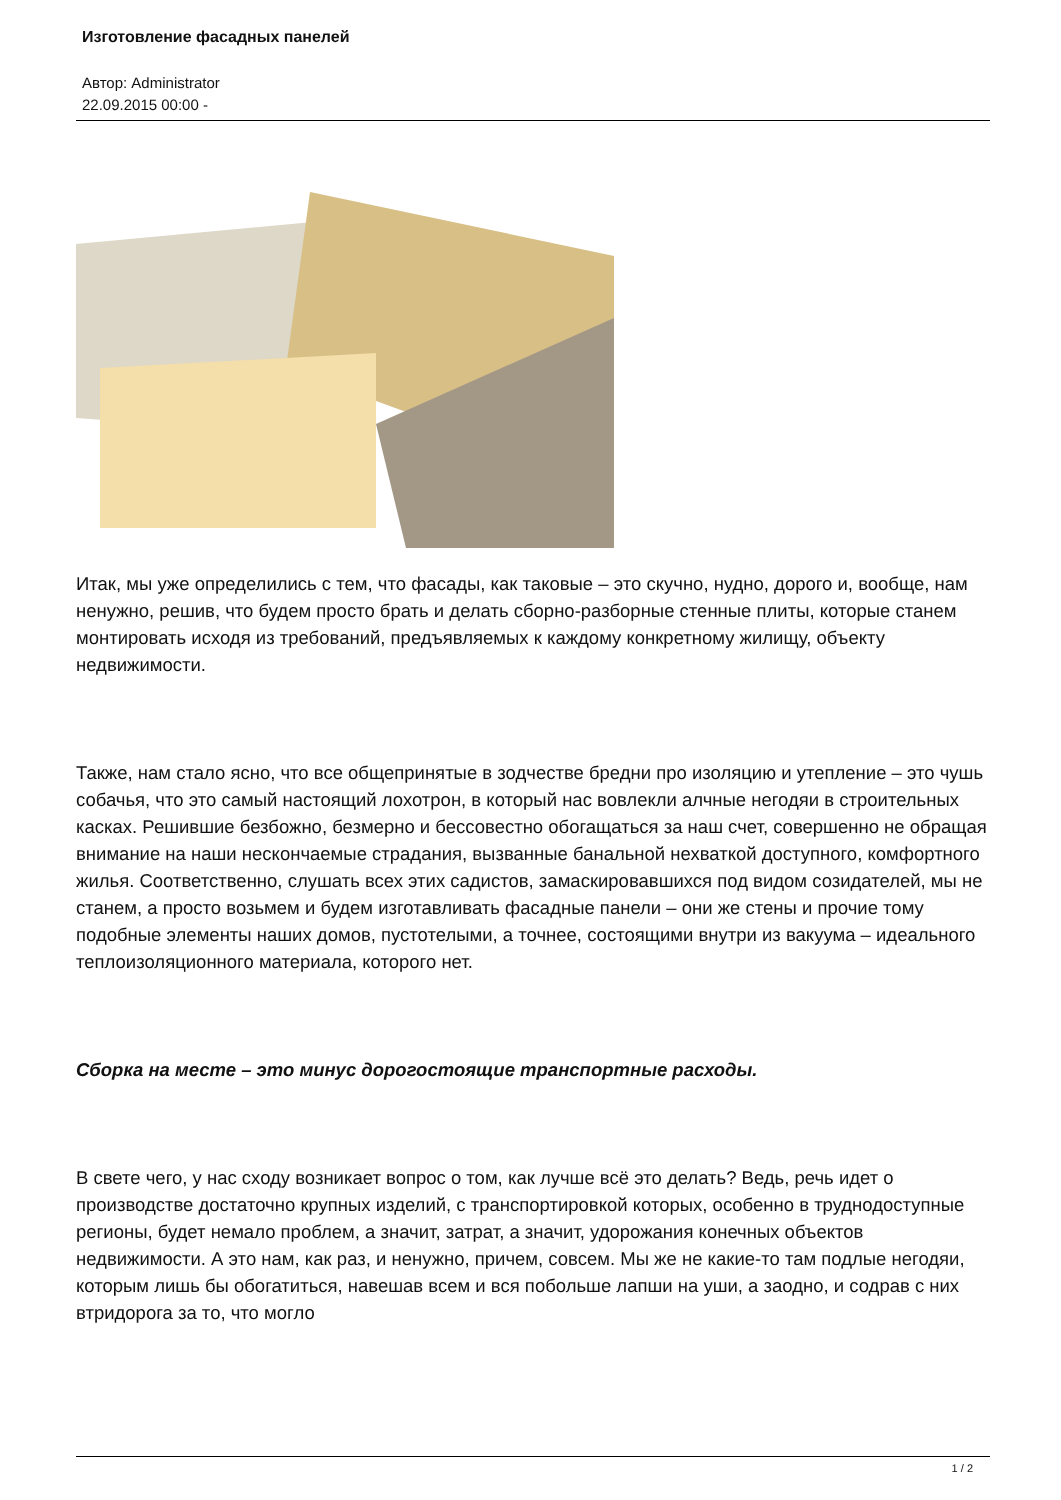Изготовление фасадных панелей
Автор: Administrator
22.09.2015 00:00 -
Итак, мы уже определились с тем, что фасады, как таковые – это скучно, нудно, дорого и, вообще, нам ненужно, решив, что будем просто брать и делать сборно-разборные стенные плиты, которые станем монтировать исходя из требований, предъявляемых к каждому конкретному жилищу, объекту недвижимости.
Также, нам стало ясно, что все общепринятые в зодчестве бредни про изоляцию и утепление – это чушь собачья, что это самый настоящий лохотрон, в который нас вовлекли алчные негодяи в строительных касках. Решившие безбожно, безмерно и бессовестно обогащаться за наш счет, совершенно не обращая внимание на наши нескончаемые страдания, вызванные банальной нехваткой доступного, комфортного жилья. Соответственно, слушать всех этих садистов, замаскировавшихся под видом созидателей, мы не станем, а просто возьмем и будем изготавливать фасадные панели – они же стены и прочие тому подобные элементы наших домов, пустотелыми, а точнее, состоящими внутри из вакуума – идеального теплоизоляционного материала, которого нет.
Сборка на месте – это минус дорогостоящие транспортные расходы.
В свете чего, у нас сходу возникает вопрос о том, как лучше всё это делать? Ведь, речь идет о производстве достаточно крупных изделий, с транспортировкой которых, особенно в труднодоступные регионы, будет немало проблем, а значит, затрат, а значит, удорожания конечных объектов недвижимости. А это нам, как раз, и ненужно, причем, совсем. Мы же не какие-то там подлые негодяи, которым лишь бы обогатиться, навешав всем и вся побольше лапши на уши, а заодно, и содрав с них втридорога за то, что могло
1 / 2